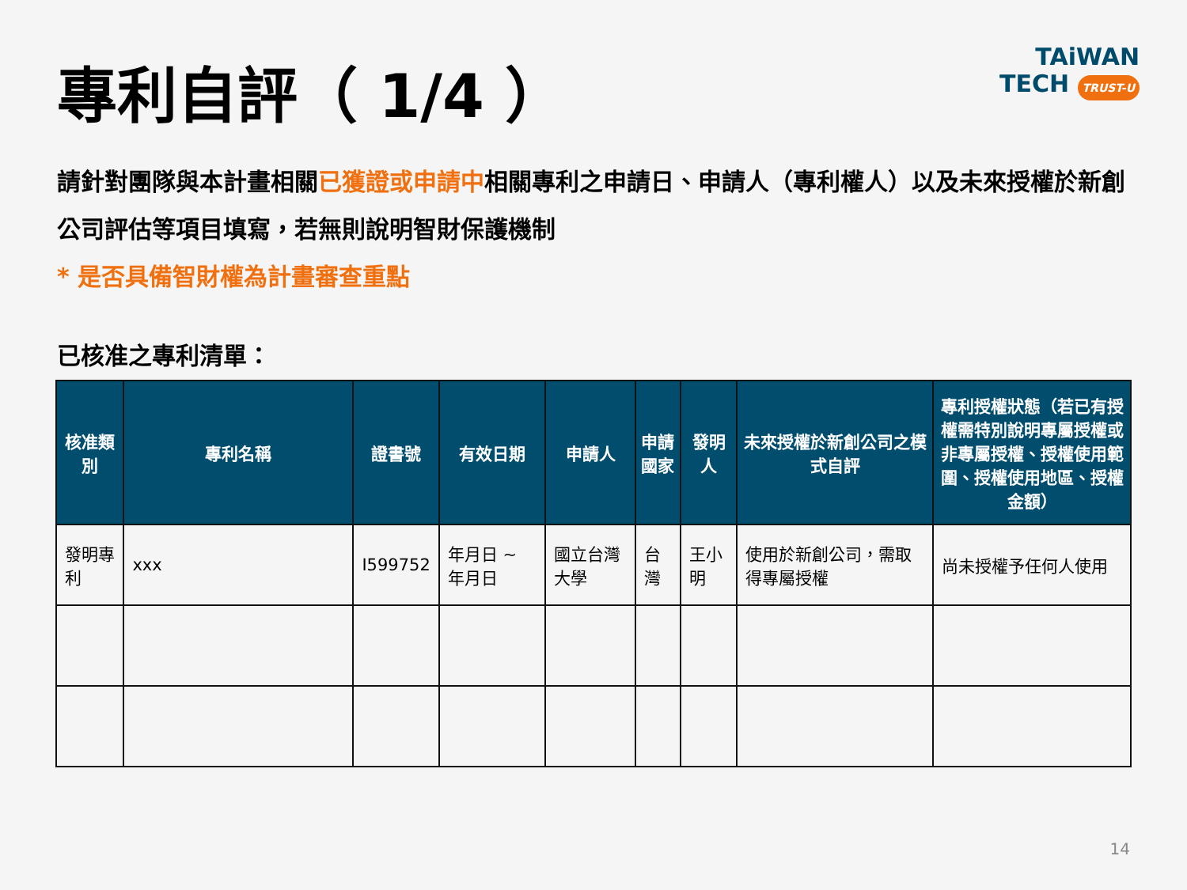專利自評（ 1/4 ）
TAiWAN
TECH TRUST-U
請針對團隊與本計畫相關已獲證或申請中相關專利之申請日、申請人（專利權人）以及未來授權於新創公司評估等項目填寫，若無則說明智財保護機制
* 是否具備智財權為計畫審查重點
已核准之專利清單：
| 核准類別 | 專利名稱 | 證書號 | 有效日期 | 申請人 | 申請 國家 | 發明人 | 未來授權於新創公司之模式自評 | 專利授權狀態（若已有授權需特別說明專屬授權或非專屬授權、授權使用範圍、授權使用地區、授權金額） |
| --- | --- | --- | --- | --- | --- | --- | --- | --- |
| 發明專利 | xxx | I599752 | 年月日 ~ 年月日 | 國立台灣大學 | 台灣 | 王小明 | 使用於新創公司，需取得專屬授權 | 尚未授權予任何人使用 |
14